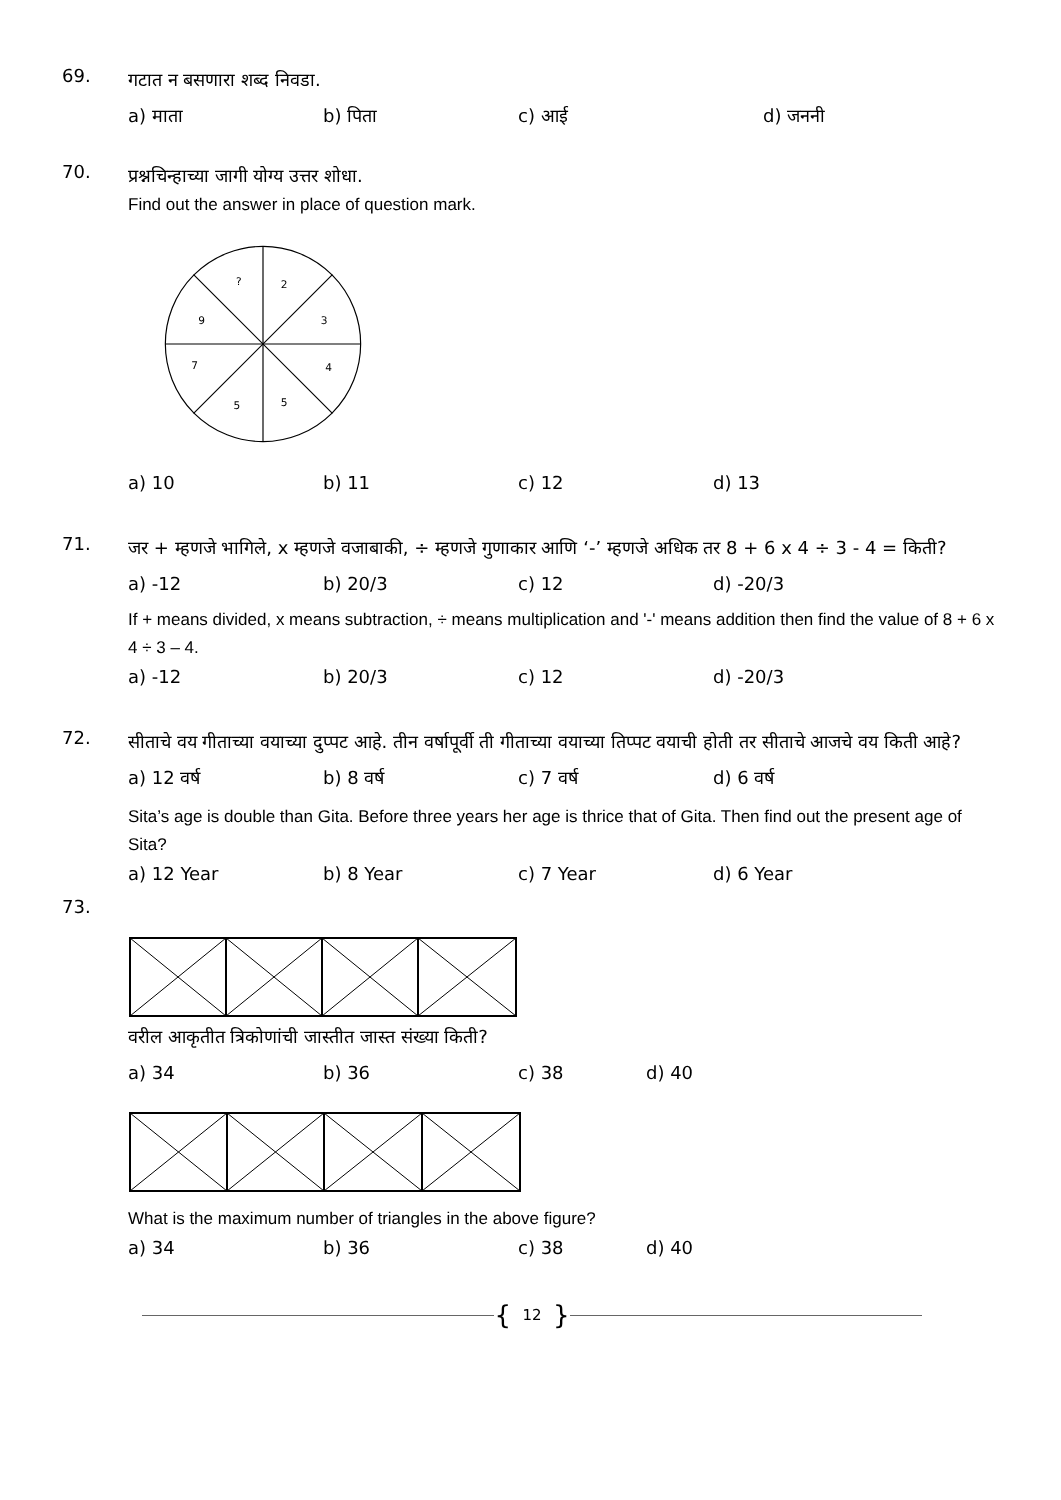69.
गटात न बसणारा शब्द निवडा.
a) माता b) पिता c) आई d) जननी
70.
प्रश्नचिन्हाच्या जागी योग्य उत्तर शोधा.
Find out the answer in place of question mark.
?
2
3
9
7
4
5
5
a) 10 b) 11 c) 12 d) 13
71.
जर + म्हणजे भागिले, x म्हणजे वजाबाकी, ÷ म्हणजे गुणाकार आणि ‘-’ म्हणजे अधिक तर 8 + 6 x 4 ÷ 3 - 4 = किती?
a) -12 b) 20/3 c) 12 d) -20/3
If + means divided, x means subtraction, ÷ means multiplication and '-' means addition then find the value of 8 + 6 x 4 ÷ 3 – 4.
a) -12 b) 20/3 c) 12 d) -20/3
72.
सीताचे वय गीताच्या वयाच्या दुप्पट आहे. तीन वर्षापूर्वी ती गीताच्या वयाच्या तिप्पट वयाची होती तर सीताचे आजचे वय किती आहे?
a) 12 वर्ष b) 8 वर्ष c) 7 वर्ष d) 6 वर्ष
Sita’s age is double than Gita. Before three years her age is thrice that of Gita. Then find out the present age of Sita?
a) 12 Year b) 8 Year c) 7 Year d) 6 Year
73.
वरील आकृतीत त्रिकोणांची जास्तीत जास्त संख्या किती?
a) 34 b) 36 c) 38 d) 40
What is the maximum number of triangles in the above figure?
a) 34 b) 36 c) 38 d) 40
{ 12 }